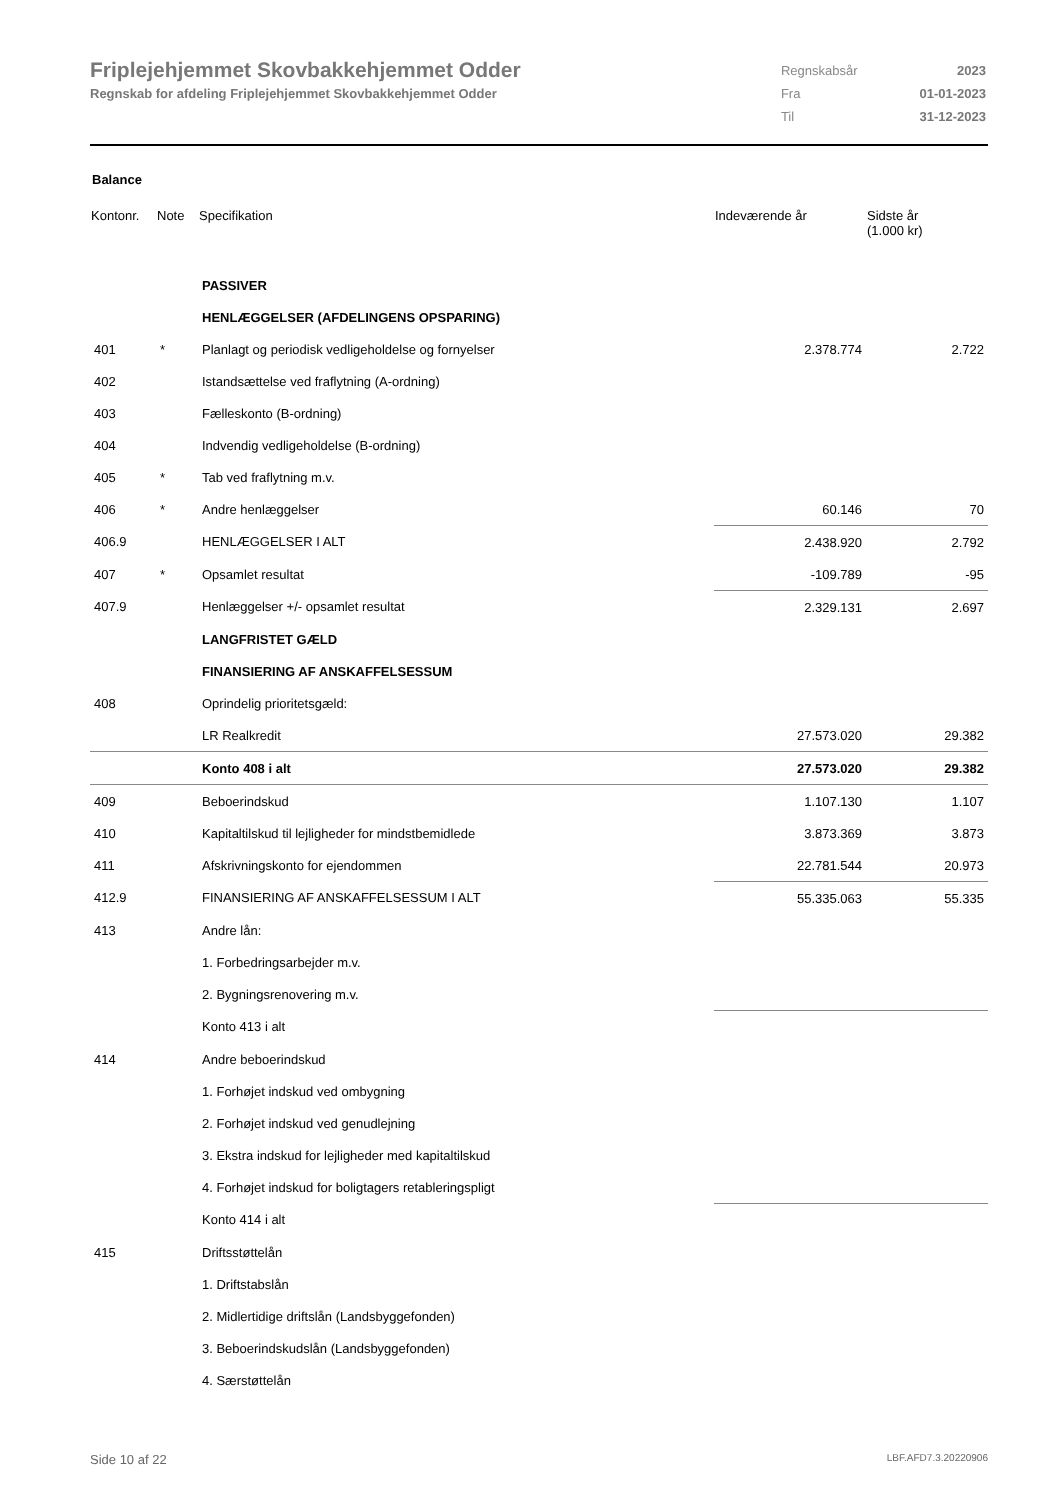Friplejehjemmet Skovbakkehjemmet Odder
Regnskab for afdeling Friplejehjemmet Skovbakkehjemmet Odder
| Regnskabsår | 2023 |
| Fra | 01-01-2023 |
| Til | 31-12-2023 |
Balance
| Kontonr. | Note | Specifikation | Indeværende år | Sidste år (1.000 kr) |
| --- | --- | --- | --- | --- |
| | | PASSIVER | | |
| | | HENLÆGGELSER (AFDELINGENS OPSPARING) | | |
| 401 | * | Planlagt og periodisk vedligeholdelse og fornyelser | 2.378.774 | 2.722 |
| 402 | | Istandsættelse ved fraflytning (A-ordning) | | |
| 403 | | Fælleskonto (B-ordning) | | |
| 404 | | Indvendig vedligeholdelse (B-ordning) | | |
| 405 | * | Tab ved fraflytning m.v. | | |
| 406 | * | Andre henlæggelser | 60.146 | 70 |
| 406.9 | | HENLÆGGELSER I ALT | 2.438.920 | 2.792 |
| 407 | * | Opsamlet resultat | -109.789 | -95 |
| 407.9 | | Henlæggelser +/- opsamlet resultat | 2.329.131 | 2.697 |
| | | LANGFRISTET GÆLD | | |
| | | FINANSIERING AF ANSKAFFELSESSUM | | |
| 408 | | Oprindelig prioritetsgæld: | | |
| | | LR Realkredit | 27.573.020 | 29.382 |
| | | Konto 408 i alt | 27.573.020 | 29.382 |
| 409 | | Beboerindskud | 1.107.130 | 1.107 |
| 410 | | Kapitaltilskud til lejligheder for mindstbemidlede | 3.873.369 | 3.873 |
| 411 | | Afskrivningskonto for ejendommen | 22.781.544 | 20.973 |
| 412.9 | | FINANSIERING AF ANSKAFFELSESSUM I ALT | 55.335.063 | 55.335 |
| 413 | | Andre lån: | | |
| | | 1. Forbedringsarbejder m.v. | | |
| | | 2. Bygningsrenovering m.v. | | |
| | | Konto 413 i alt | | |
| 414 | | Andre beboerindskud | | |
| | | 1. Forhøjet indskud ved ombygning | | |
| | | 2. Forhøjet indskud ved genudlejning | | |
| | | 3. Ekstra indskud for lejligheder med kapitaltilskud | | |
| | | 4. Forhøjet indskud for boligtagers retableringspligt | | |
| | | Konto 414 i alt | | |
| 415 | | Driftsstøttelån | | |
| | | 1. Driftstabslån | | |
| | | 2. Midlertidige driftslån (Landsbyggefonden) | | |
| | | 3. Beboerindskudslån (Landsbyggefonden) | | |
| | | 4. Særstøttelån | | |
Side 10 af 22 LBF.AFD7.3.20220906